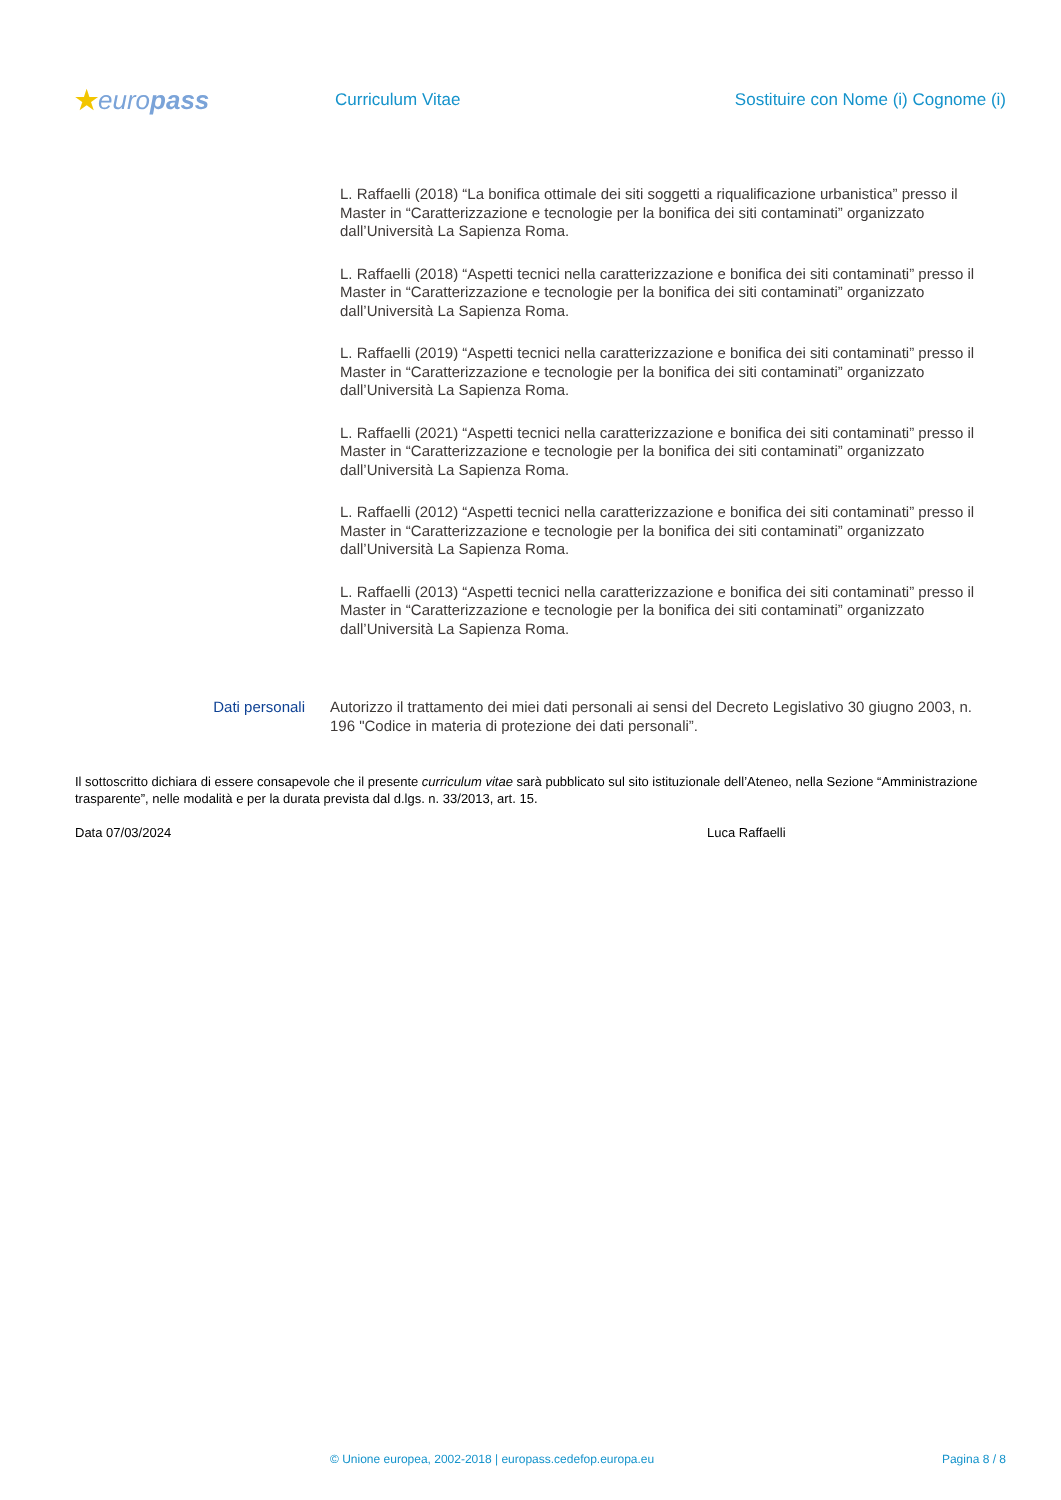★europass
Curriculum Vitae
Sostituire con Nome (i) Cognome (i)
L. Raffaelli (2018) “La bonifica ottimale dei siti soggetti a riqualificazione urbanistica” presso il Master in “Caratterizzazione e tecnologie per la bonifica dei siti contaminati” organizzato dall’Università La Sapienza Roma.
L. Raffaelli (2018) “Aspetti tecnici nella caratterizzazione e bonifica dei siti contaminati” presso il Master in “Caratterizzazione e tecnologie per la bonifica dei siti contaminati” organizzato dall’Università La Sapienza Roma.
L. Raffaelli (2019) “Aspetti tecnici nella caratterizzazione e bonifica dei siti contaminati” presso il Master in “Caratterizzazione e tecnologie per la bonifica dei siti contaminati” organizzato dall’Università La Sapienza Roma.
L. Raffaelli (2021) “Aspetti tecnici nella caratterizzazione e bonifica dei siti contaminati” presso il Master in “Caratterizzazione e tecnologie per la bonifica dei siti contaminati” organizzato dall’Università La Sapienza Roma.
L. Raffaelli (2012) “Aspetti tecnici nella caratterizzazione e bonifica dei siti contaminati” presso il Master in “Caratterizzazione e tecnologie per la bonifica dei siti contaminati” organizzato dall’Università La Sapienza Roma.
L. Raffaelli (2013) “Aspetti tecnici nella caratterizzazione e bonifica dei siti contaminati” presso il Master in “Caratterizzazione e tecnologie per la bonifica dei siti contaminati” organizzato dall’Università La Sapienza Roma.
Dati personali Autorizzo il trattamento dei miei dati personali ai sensi del Decreto Legislativo 30 giugno 2003, n. 196 "Codice in materia di protezione dei dati personali”.
Il sottoscritto dichiara di essere consapevole che il presente curriculum vitae sarà pubblicato sul sito istituzionale dell’Ateneo, nella Sezione “Amministrazione trasparente”, nelle modalità e per la durata prevista dal d.lgs. n. 33/2013, art. 15.
Data 07/03/2024 Luca Raffaelli
© Unione europea, 2002-2018 | europass.cedefop.europa.eu
Pagina 8 / 8